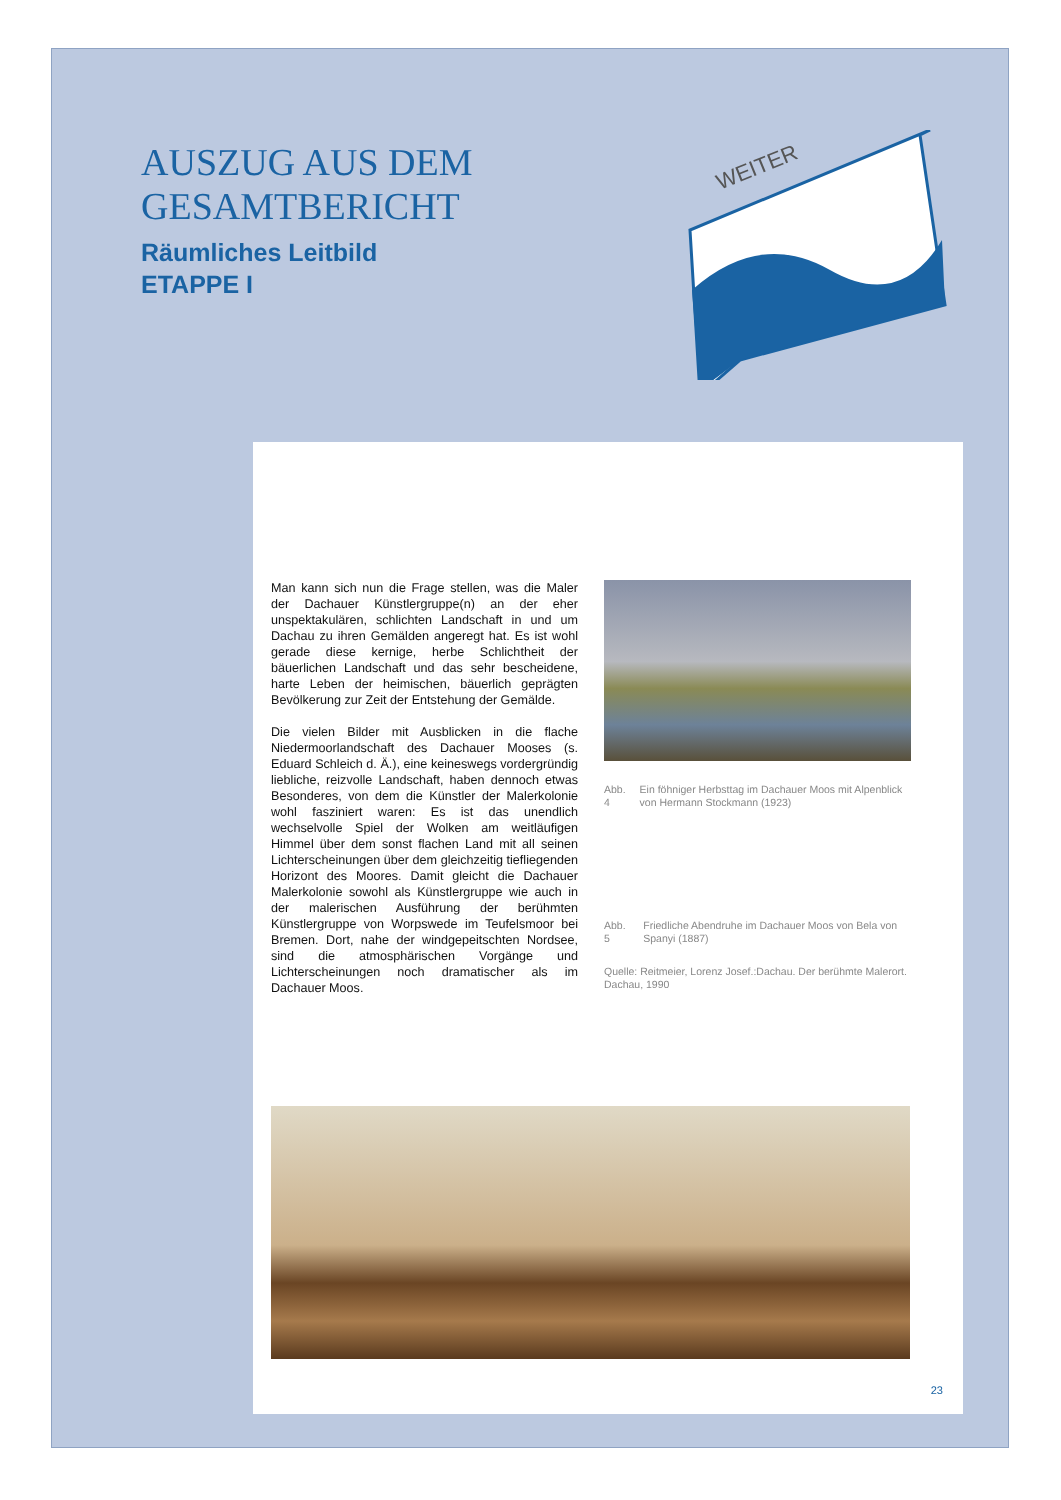AUSZUG AUS DEM
GESAMTBERICHT
Räumliches Leitbild
ETAPPE I
WEITER
Man kann sich nun die Frage stellen, was die Maler der Dachauer Künstlergruppe(n) an der eher unspektakulären, schlichten Landschaft in und um Dachau zu ihren Gemälden angeregt hat. Es ist wohl gerade diese kernige, herbe Schlichtheit der bäuerlichen Landschaft und das sehr bescheidene, harte Leben der heimischen, bäuerlich geprägten Bevölkerung zur Zeit der Entstehung der Gemälde.
Die vielen Bilder mit Ausblicken in die flache Niedermoorlandschaft des Dachauer Mooses (s. Eduard Schleich d. Ä.), eine keineswegs vordergründig liebliche, reizvolle Landschaft, haben dennoch etwas Besonderes, von dem die Künstler der Malerkolonie wohl fasziniert waren: Es ist das unendlich wechselvolle Spiel der Wolken am weitläufigen Himmel über dem sonst flachen Land mit all seinen Lichterscheinungen über dem gleichzeitig tiefliegenden Horizont des Moores. Damit gleicht die Dachauer Malerkolonie sowohl als Künstlergruppe wie auch in der malerischen Ausführung der berühmten Künstlergruppe von Worpswede im Teufelsmoor bei Bremen. Dort, nahe der windgepeitschten Nordsee, sind die atmosphärischen Vorgänge und Lichterscheinungen noch dramatischer als im Dachauer Moos.
Abb. 4 Ein föhniger Herbsttag im Dachauer Moos mit Alpenblick von Hermann Stockmann (1923)
Abb. 5 Friedliche Abendruhe im Dachauer Moos von Bela von Spanyi (1887)
Quelle: Reitmeier, Lorenz Josef.:Dachau. Der berühmte Malerort. Dachau, 1990
23